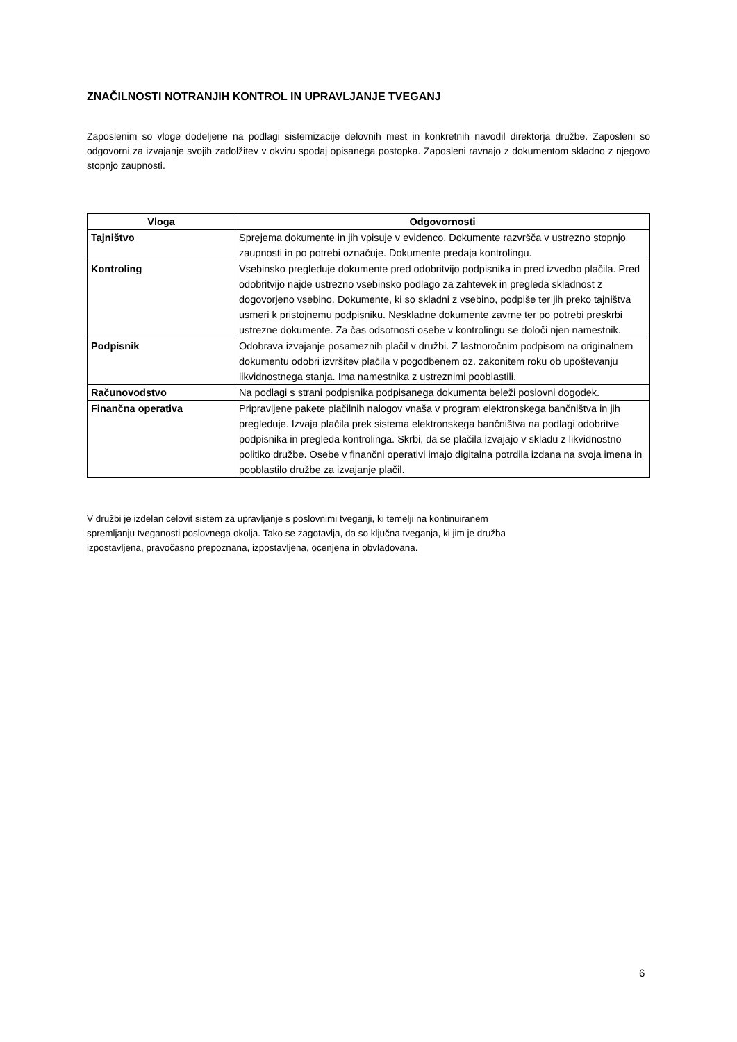ZNAČILNOSTI NOTRANJIH KONTROL IN UPRAVLJANJE TVEGANJ
Zaposlenim so vloge dodeljene na podlagi sistemizacije delovnih mest in konkretnih navodil direktorja družbe. Zaposleni so odgovorni za izvajanje svojih zadolžitev v okviru spodaj opisanega postopka. Zaposleni ravnajo z dokumentom skladno z njegovo stopnjo zaupnosti.
| Vloga | Odgovornosti |
| --- | --- |
| Tajništvo | Sprejema dokumente in jih vpisuje v evidenco. Dokumente razvršča v ustrezno stopnjo zaupnosti in po potrebi označuje. Dokumente predaja kontrolingu. |
| Kontroling | Vsebinsko pregleduje dokumente pred odobritvijo podpisnika in pred izvedbo plačila. Pred odobritvijo najde ustrezno vsebinsko podlago za zahtevek in pregleda skladnost z dogovorjeno vsebino. Dokumente, ki so skladni z vsebino, podpiše ter jih preko tajništva usmeri k pristojnemu podpisniku. Neskladne dokumente zavrne ter po potrebi preskrbi ustrezne dokumente. Za čas odsotnosti osebe v kontrolingu se določi njen namestnik. |
| Podpisnik | Odobrava izvajanje posameznih plačil v družbi. Z lastnoročnim podpisom na originalnem dokumentu odobri izvršitev plačila v pogodbenem oz. zakonitem roku ob upoštevanju likvidnostnega stanja. Ima namestnika z ustreznimi pooblastili. |
| Računovodstvo | Na podlagi s strani podpisnika podpisanega dokumenta beleži poslovni dogodek. |
| Finančna operativa | Pripravljene pakete plačilnih nalogov vnaša v program elektronskega bančništva in jih pregleduje. Izvaja plačila prek sistema elektronskega bančništva na podlagi odobritve podpisnika in pregleda kontrolinga. Skrbi, da se plačila izvajajo v skladu z likvidnostno politiko družbe. Osebe v finančni operativi imajo digitalna potrdila izdana na svoja imena in pooblastilo družbe za izvajanje plačil. |
V družbi je izdelan celovit sistem za upravljanje s poslovnimi tveganji, ki temelji na kontinuiranem
spremljanju tveganosti poslovnega okolja. Tako se zagotavlja, da so ključna tveganja, ki jim je družba
izpostavljena, pravočasno prepoznana, izpostavljena, ocenjena in obvladovana.
6